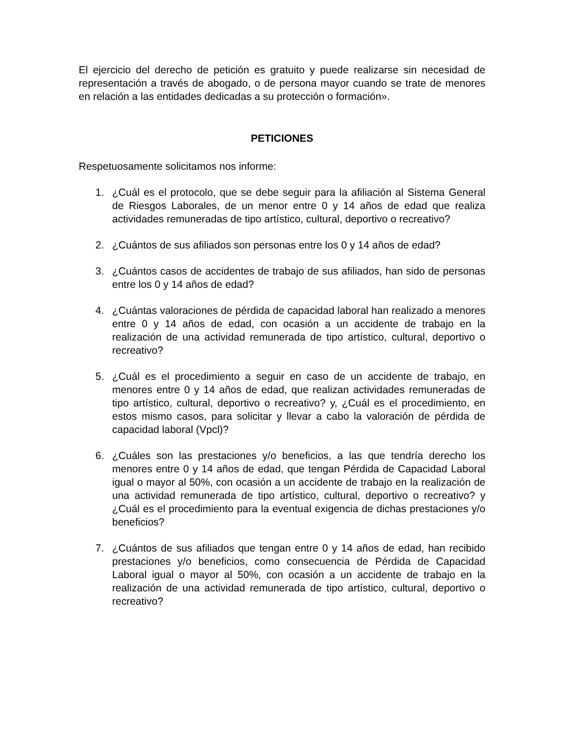El ejercicio del derecho de petición es gratuito y puede realizarse sin necesidad de representación a través de abogado, o de persona mayor cuando se trate de menores en relación a las entidades dedicadas a su protección o formación».
PETICIONES
Respetuosamente solicitamos nos informe:
1. ¿Cuál es el protocolo, que se debe seguir para la afiliación al Sistema General de Riesgos Laborales, de un menor entre 0 y 14 años de edad que realiza actividades remuneradas de tipo artístico, cultural, deportivo o recreativo?
2. ¿Cuántos de sus afiliados son personas entre los 0 y 14 años de edad?
3. ¿Cuántos casos de accidentes de trabajo de sus afiliados, han sido de personas entre los 0 y 14 años de edad?
4. ¿Cuántas valoraciones de pérdida de capacidad laboral han realizado a menores entre 0 y 14 años de edad, con ocasión a un accidente de trabajo en la realización de una actividad remunerada de tipo artístico, cultural, deportivo o recreativo?
5. ¿Cuál es el procedimiento a seguir en caso de un accidente de trabajo, en menores entre 0 y 14 años de edad, que realizan actividades remuneradas de tipo artístico, cultural, deportivo o recreativo? y, ¿Cuál es el procedimiento, en estos mismo casos, para solicitar y llevar a cabo la valoración de pérdida de capacidad laboral (Vpcl)?
6. ¿Cuáles son las prestaciones y/o beneficios, a las que tendría derecho los menores entre 0 y 14 años de edad, que tengan Pérdida de Capacidad Laboral igual o mayor al 50%, con ocasión a un accidente de trabajo en la realización de una actividad remunerada de tipo artístico, cultural, deportivo o recreativo? y ¿Cuál es el procedimiento para la eventual exigencia de dichas prestaciones y/o beneficios?
7. ¿Cuántos de sus afiliados que tengan entre 0 y 14 años de edad, han recibido prestaciones y/o beneficios, como consecuencia de Pérdida de Capacidad Laboral igual o mayor al 50%, con ocasión a un accidente de trabajo en la realización de una actividad remunerada de tipo artístico, cultural, deportivo o recreativo?